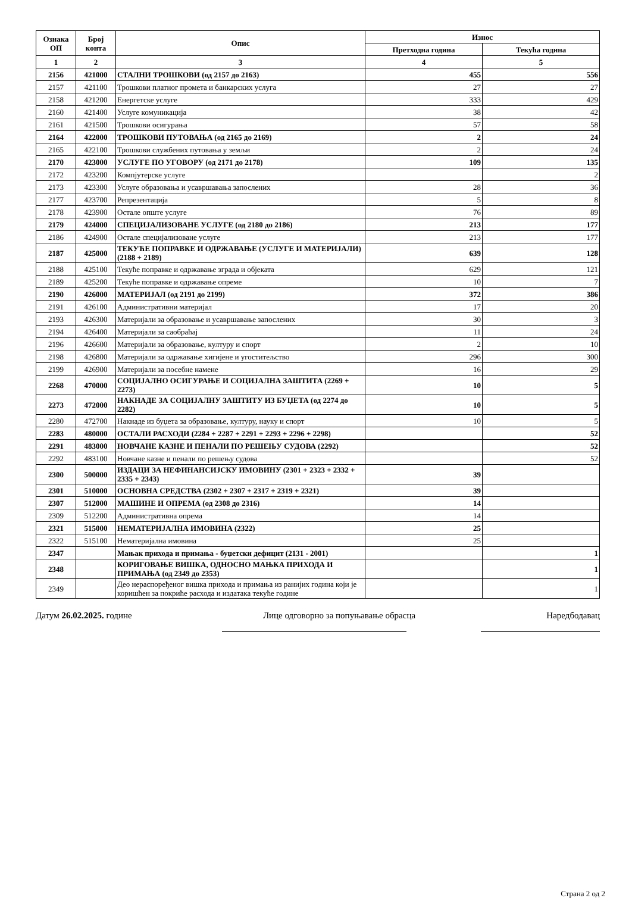| Ознака ОП | Број конта | Опис | Износ | |
| --- | --- | --- | --- | --- |
| | | | Претходна година | Текућа година |
| 1 | 2 | 3 | 4 | 5 |
| 2156 | 421000 | СТАЛНИ ТРОШКОВИ (од 2157 до 2163) | 455 | 556 |
| 2157 | 421100 | Трошкови платног промета и банкарских услуга | 27 | 27 |
| 2158 | 421200 | Енергетске услуге | 333 | 429 |
| 2160 | 421400 | Услуге комуникација | 38 | 42 |
| 2161 | 421500 | Трошкови осигурања | 57 | 58 |
| 2164 | 422000 | ТРОШКОВИ ПУТОВАЊА (од 2165 до 2169) | 2 | 24 |
| 2165 | 422100 | Трошкови службених путовања у земљи | 2 | 24 |
| 2170 | 423000 | УСЛУГЕ ПО УГОВОРУ (од 2171 до 2178) | 109 | 135 |
| 2172 | 423200 | Компјутерске услуге | | 2 |
| 2173 | 423300 | Услуге образовања и усавршавања запослених | 28 | 36 |
| 2177 | 423700 | Репрезентација | 5 | 8 |
| 2178 | 423900 | Остале опште услуге | 76 | 89 |
| 2179 | 424000 | СПЕЦИЈАЛИЗОВАНЕ УСЛУГЕ (од 2180 до 2186) | 213 | 177 |
| 2186 | 424900 | Остале специјализоване услуге | 213 | 177 |
| 2187 | 425000 | ТЕКУЋЕ ПОПРАВКЕ И ОДРЖАВАЊЕ (УСЛУГЕ И МАТЕРИЈАЛИ) (2188 + 2189) | 639 | 128 |
| 2188 | 425100 | Текуће поправке и одржавање зграда и објеката | 629 | 121 |
| 2189 | 425200 | Текуће поправке и одржавање опреме | 10 | 7 |
| 2190 | 426000 | МАТЕРИЈАЛ (од 2191 до 2199) | 372 | 386 |
| 2191 | 426100 | Административни материјал | 17 | 20 |
| 2193 | 426300 | Материјали за образовање и усавршавање запослених | 30 | 3 |
| 2194 | 426400 | Материјали за саобраћај | 11 | 24 |
| 2196 | 426600 | Материјали за образовање, културу и спорт | 2 | 10 |
| 2198 | 426800 | Материјали за одржавање хигијене и угоститељство | 296 | 300 |
| 2199 | 426900 | Материјали за посебне намене | 16 | 29 |
| 2268 | 470000 | СОЦИЈАЛНО ОСИГУРАЊЕ И СОЦИЈАЛНА ЗАШТИТА (2269 + 2273) | 10 | 5 |
| 2273 | 472000 | НАКНАДЕ ЗА СОЦИЈАЛНУ ЗАШТИТУ ИЗ БУЏЕТА (од 2274 до 2282) | 10 | 5 |
| 2280 | 472700 | Накнаде из буџета за образовање, културу, науку и спорт | 10 | 5 |
| 2283 | 480000 | ОСТАЛИ РАСХОДИ (2284 + 2287 + 2291 + 2293 + 2296 + 2298) | | 52 |
| 2291 | 483000 | НОВЧАНЕ КАЗНЕ И ПЕНАЛИ ПО РЕШЕЊУ СУДОВА (2292) | | 52 |
| 2292 | 483100 | Новчане казне и пенали по решењу судова | | 52 |
| 2300 | 500000 | ИЗДАЦИ ЗА НЕФИНАНСИЈСКУ ИМОВИНУ (2301 + 2323 + 2332 + 2335 + 2343) | 39 | |
| 2301 | 510000 | ОСНОВНА СРЕДСТВА (2302 + 2307 + 2317 + 2319 + 2321) | 39 | |
| 2307 | 512000 | МАШИНЕ И ОПРЕМА (од 2308 до 2316) | 14 | |
| 2309 | 512200 | Административна опрема | 14 | |
| 2321 | 515000 | НЕМАТЕРИЈАЛНА ИМОВИНА (2322) | 25 | |
| 2322 | 515100 | Нематеријална имовина | 25 | |
| 2347 | | Мањак прихода и примања - буџетски дефицит (2131 - 2001) | | 1 |
| 2348 | | КОРИГОВАЊЕ ВИШКА, ОДНОСНО МАЊКА ПРИХОДА И ПРИМАЊА (од 2349 до 2353) | | 1 |
| 2349 | | Део нераспоређеног вишка прихода и примања из ранијих година који је коришћен за покриће расхода и издатака текуће године | | 1 |
Датум 26.02.2025. године Лице одговорно за попуњавање обрасца Наредбодавац
Страна 2 од 2